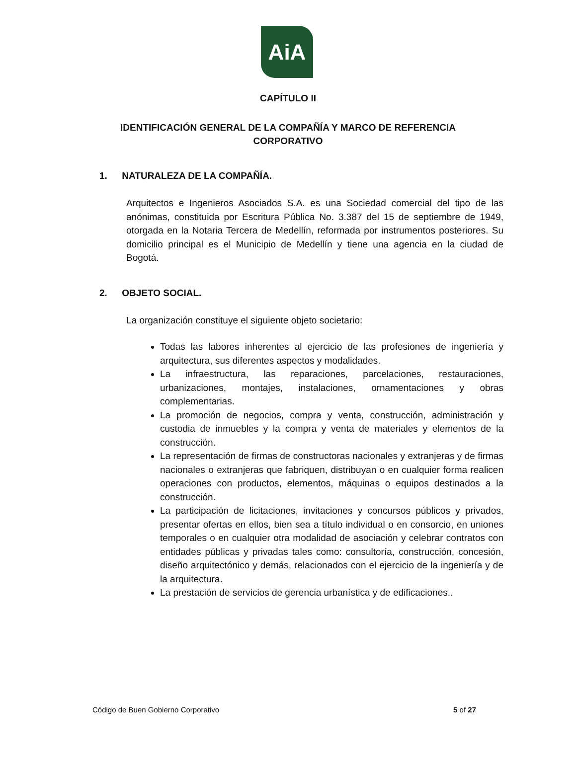AiA
CAPÍTULO II
IDENTIFICACIÓN GENERAL DE LA COMPAÑÍA Y MARCO DE REFERENCIA CORPORATIVO
1. NATURALEZA DE LA COMPAÑÍA.
Arquitectos e Ingenieros Asociados S.A. es una Sociedad comercial del tipo de las anónimas, constituida por Escritura Pública No. 3.387 del 15 de septiembre de 1949, otorgada en la Notaria Tercera de Medellín, reformada por instrumentos posteriores. Su domicilio principal es el Municipio de Medellín y tiene una agencia en la ciudad de Bogotá.
2. OBJETO SOCIAL.
La organización constituye el siguiente objeto societario:
Todas las labores inherentes al ejercicio de las profesiones de ingeniería y arquitectura, sus diferentes aspectos y modalidades.
La infraestructura, las reparaciones, parcelaciones, restauraciones, urbanizaciones, montajes, instalaciones, ornamentaciones y obras complementarias.
La promoción de negocios, compra y venta, construcción, administración y custodia de inmuebles y la compra y venta de materiales y elementos de la construcción.
La representación de firmas de constructoras nacionales y extranjeras y de firmas nacionales o extranjeras que fabriquen, distribuyan o en cualquier forma realicen operaciones con productos, elementos, máquinas o equipos destinados a la construcción.
La participación de licitaciones, invitaciones y concursos públicos y privados, presentar ofertas en ellos, bien sea a título individual o en consorcio, en uniones temporales o en cualquier otra modalidad de asociación y celebrar contratos con entidades públicas y privadas tales como: consultoría, construcción, concesión, diseño arquitectónico y demás, relacionados con el ejercicio de la ingeniería y de la arquitectura.
La prestación de servicios de gerencia urbanística y de edificaciones..
Código de Buen Gobierno Corporativo 5 of 27